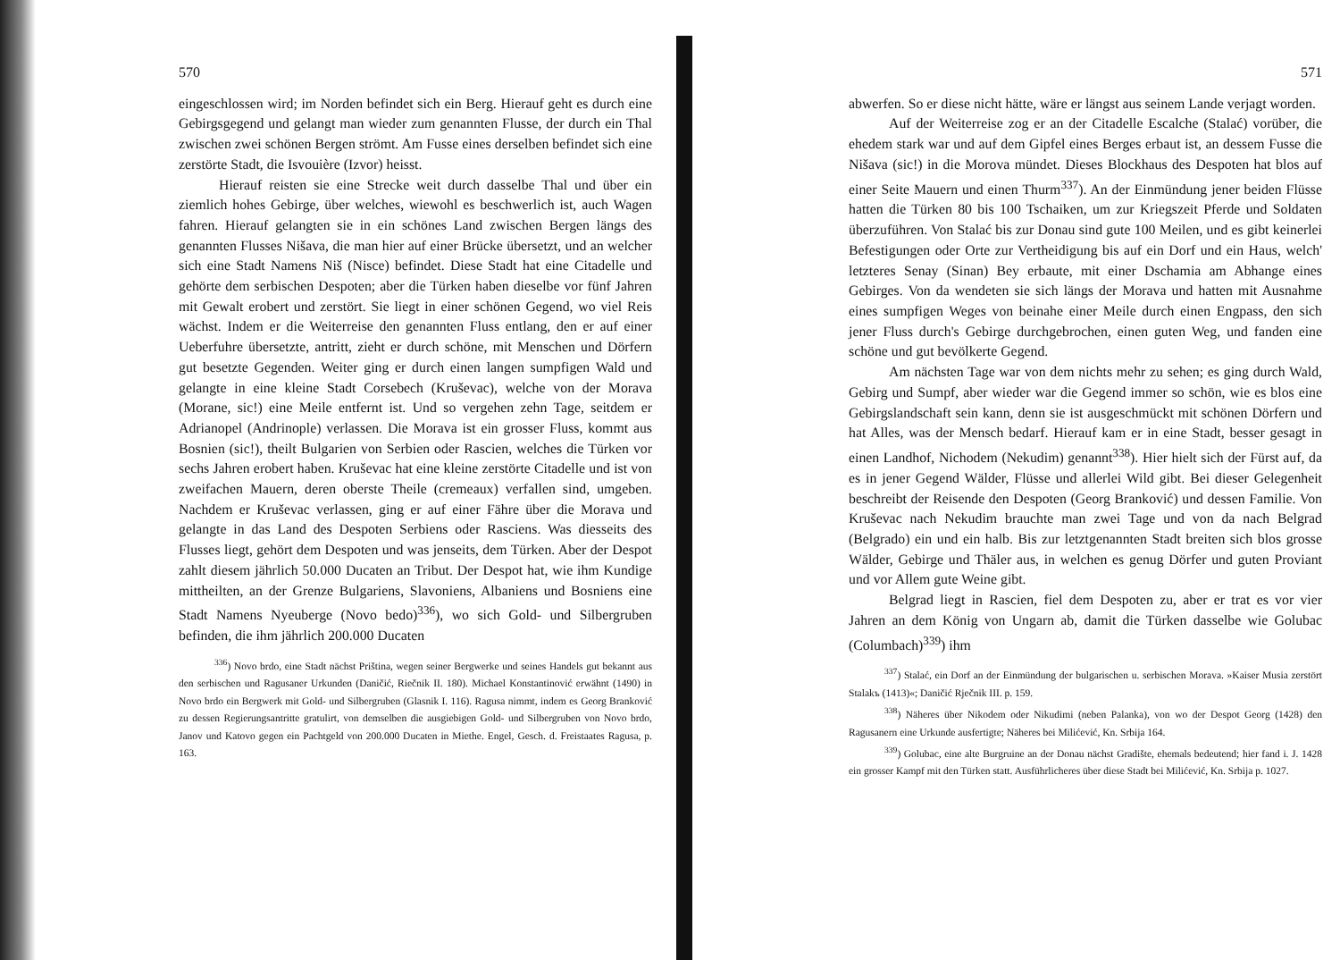570
eingeschlossen wird; im Norden befindet sich ein Berg. Hierauf geht es durch eine Gebirgsgegend und gelangt man wieder zum genannten Flusse, der durch ein Thal zwischen zwei schönen Bergen strömt. Am Fusse eines derselben befindet sich eine zerstörte Stadt, die Isvouière (Izvor) heisst.
Hierauf reisten sie eine Strecke weit durch dasselbe Thal und über ein ziemlich hohes Gebirge, über welches, wiewohl es beschwerlich ist, auch Wagen fahren. Hierauf gelangten sie in ein schönes Land zwischen Bergen längs des genannten Flusses Nišava, die man hier auf einer Brücke übersetzt, und an welcher sich eine Stadt Namens Niš (Nisce) befindet. Diese Stadt hat eine Citadelle und gehörte dem serbischen Despoten; aber die Türken haben dieselbe vor fünf Jahren mit Gewalt erobert und zerstört. Sie liegt in einer schönen Gegend, wo viel Reis wächst. Indem er die Weiterreise den genannten Fluss entlang, den er auf einer Ueberfuhre übersetzte, antritt, zieht er durch schöne, mit Menschen und Dörfern gut besetzte Gegenden. Weiter ging er durch einen langen sumpfigen Wald und gelangte in eine kleine Stadt Corsebech (Kruševac), welche von der Morava (Morane, sic!) eine Meile entfernt ist. Und so vergehen zehn Tage, seitdem er Adrianopel (Andrinople) verlassen. Die Morava ist ein grosser Fluss, kommt aus Bosnien (sic!), theilt Bulgarien von Serbien oder Rascien, welches die Türken vor sechs Jahren erobert haben. Kruševac hat eine kleine zerstörte Citadelle und ist von zweifachen Mauern, deren oberste Theile (cremeaux) verfallen sind, umgeben. Nachdem er Kruševac verlassen, ging er auf einer Fähre über die Morava und gelangte in das Land des Despoten Serbiens oder Rasciens. Was diesseits des Flusses liegt, gehört dem Despoten und was jenseits, dem Türken. Aber der Despot zahlt diesem jährlich 50.000 Ducaten an Tribut. Der Despot hat, wie ihm Kundige mittheilten, an der Grenze Bulgariens, Slavoniens, Albaniens und Bosniens eine Stadt Namens Nyeuberge (Novo bedo)<sup>336</sup>), wo sich Gold- und Silbergruben befinden, die ihm jährlich 200.000 Ducaten
<sup>336</sup>) Novo brdo, eine Stadt nächst Priština, wegen seiner Bergwerke und seines Handels gut bekannt aus den serbischen und Ragusaner Urkunden (Daničić, Riečnik II. 180). Michael Konstantinović erwähnt (1490) in Novo brdo ein Bergwerk mit Gold- und Silbergruben (Glasnik I. 116). Ragusa nimmt, indem es Georg Branković zu dessen Regierungsantritte gratulirt, von demselben die ausgiebigen Gold- und Silbergruben von Novo brdo, Janov und Katovo gegen ein Pachtgeld von 200.000 Ducaten in Miethe. Engel, Gesch. d. Freistaates Ragusa, p. 163.
571
abwerfen. So er diese nicht hätte, wäre er längst aus seinem Lande verjagt worden.
Auf der Weiterreise zog er an der Citadelle Escalche (Stalać) vorüber, die ehedem stark war und auf dem Gipfel eines Berges erbaut ist, an dessem Fusse die Nišava (sic!) in die Morova mündet. Dieses Blockhaus des Despoten hat blos auf einer Seite Mauern und einen Thurm<sup>337</sup>). An der Einmündung jener beiden Flüsse hatten die Türken 80 bis 100 Tschaiken, um zur Kriegszeit Pferde und Soldaten überzuführen. Von Stalać bis zur Donau sind gute 100 Meilen, und es gibt keinerlei Befestigungen oder Orte zur Vertheidigung bis auf ein Dorf und ein Haus, welch' letzteres Senay (Sinan) Bey erbaute, mit einer Dschamia am Abhange eines Gebirges. Von da wendeten sie sich längs der Morava und hatten mit Ausnahme eines sumpfigen Weges von beinahe einer Meile durch einen Engpass, den sich jener Fluss durch's Gebirge durchgebrochen, einen guten Weg, und fanden eine schöne und gut bevölkerte Gegend.
Am nächsten Tage war von dem nichts mehr zu sehen; es ging durch Wald, Gebirg und Sumpf, aber wieder war die Gegend immer so schön, wie es blos eine Gebirgslandschaft sein kann, denn sie ist ausgeschmückt mit schönen Dörfern und hat Alles, was der Mensch bedarf. Hierauf kam er in eine Stadt, besser gesagt in einen Landhof, Nichodem (Nekudim) genannt<sup>338</sup>). Hier hielt sich der Fürst auf, da es in jener Gegend Wälder, Flüsse und allerlei Wild gibt. Bei dieser Gelegenheit beschreibt der Reisende den Despoten (Georg Branković) und dessen Familie. Von Kruševac nach Nekudim brauchte man zwei Tage und von da nach Belgrad (Belgrado) ein und ein halb. Bis zur letztgenannten Stadt breiten sich blos grosse Wälder, Gebirge und Thäler aus, in welchen es genug Dörfer und guten Proviant und vor Allem gute Weine gibt.
Belgrad liegt in Rascien, fiel dem Despoten zu, aber er trat es vor vier Jahren an dem König von Ungarn ab, damit die Türken dasselbe wie Golubac (Columbach)<sup>339</sup>) ihm
<sup>337</sup>) Stalać, ein Dorf an der Einmündung der bulgarischen u. serbischen Morava. »Kaiser Musia zerstört Stalakъ (1413)«; Daničić Rječnik III. p. 159.
<sup>338</sup>) Näheres über Nikodem oder Nikudimi (neben Palanka), von wo der Despot Georg (1428) den Ragusanern eine Urkunde ausfertigte; Näheres bei Milićević, Kn. Srbija 164.
<sup>339</sup>) Golubac, eine alte Burgruine an der Donau nächst Gradište, ehemals bedeutend; hier fand i. J. 1428 ein grosser Kampf mit den Türken statt. Ausführlicheres über diese Stadt bei Milićević, Kn. Srbija p. 1027.